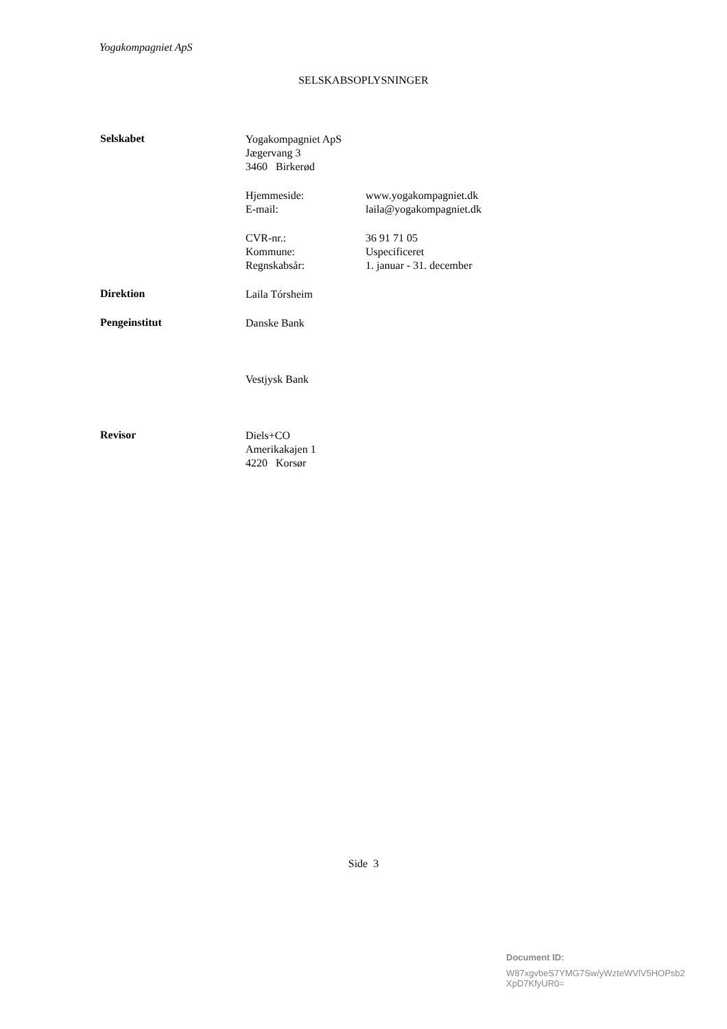Yogakompagniet ApS
SELSKABSOPLYSNINGER
Selskabet
Yogakompagniet ApS
Jægervang 3
3460 Birkerød
Hjemmeside:
E-mail:
www.yogakompagniet.dk
laila@yogakompagniet.dk
CVR-nr.:
Kommune:
Regnskabsår:
36 91 71 05
Uspecificeret
1. januar - 31. december
Direktion
Laila Tórsheim
Pengeinstitut
Danske Bank
Vestjysk Bank
Revisor
Diels+CO
Amerikakajen 1
4220 Korsør
Side 3
Document ID:
W87xgvbeS7YMG7Sw/yWzteWVlV5HOPsb2
XpD7KfyUR0=